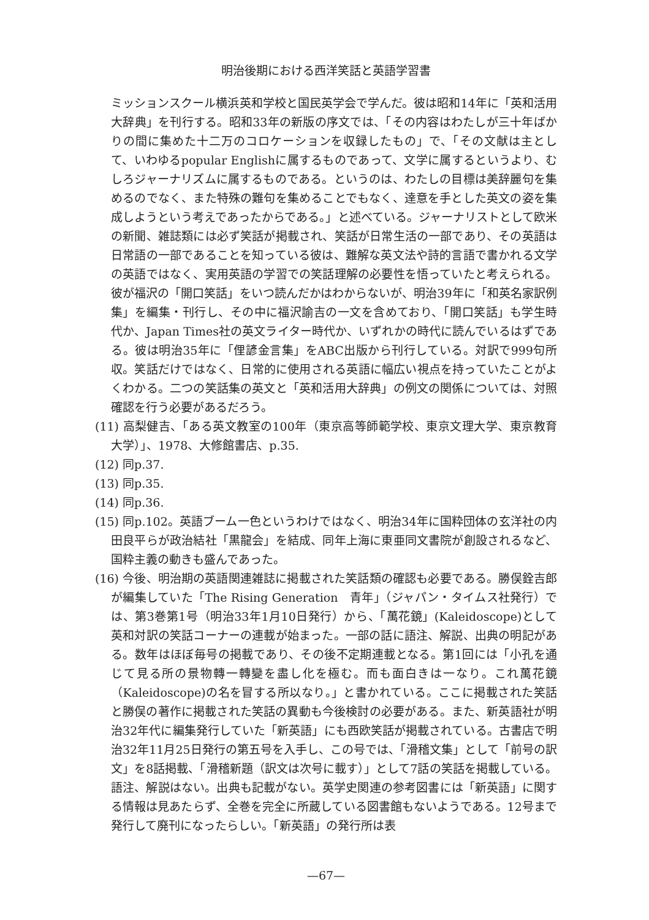明治後期における西洋笑話と英語学習書
ミッションスクール横浜英和学校と国民英学会で学んだ。彼は昭和14年に「英和活用大辞典」を刊行する。昭和33年の新版の序文では、「その内容はわたしが三十年ばかりの間に集めた十二万のコロケーションを収録したもの」で、「その文献は主として、いわゆるpopular Englishに属するものであって、文学に属するというより、むしろジャーナリズムに属するものである。というのは、わたしの目標は美辞麗句を集めるのでなく、また特殊の難句を集めることでもなく、達意を手とした英文の姿を集成しようという考えであったからである。」と述べている。ジャーナリストとして欧米の新聞、雑誌類には必ず笑話が掲載され、笑話が日常生活の一部であり、その英語は日常語の一部であることを知っている彼は、難解な英文法や詩的言語で書かれる文学の英語ではなく、実用英語の学習での笑話理解の必要性を悟っていたと考えられる。彼が福沢の「開口笑話」をいつ読んだかはわからないが、明治39年に「和英名家訳例集」を編集・刊行し、その中に福沢諭吉の一文を含めており、「開口笑話」も学生時代か、Japan Times社の英文ライター時代か、いずれかの時代に読んでいるはずである。彼は明治35年に「俚諺金言集」をABC出版から刊行している。対訳で999句所収。笑話だけではなく、日常的に使用される英語に幅広い視点を持っていたことがよくわかる。二つの笑話集の英文と「英和活用大辞典」の例文の関係については、対照確認を行う必要があるだろう。
(11) 高梨健吉、「ある英文教室の100年（東京高等師範学校、東京文理大学、東京教育大学）」、1978、大修館書店、p.35.
(12) 同p.37.
(13) 同p.35.
(14) 同p.36.
(15) 同p.102。英語ブーム一色というわけではなく、明治34年に国粋団体の玄洋社の内田良平らが政治結社「黒龍会」を結成、同年上海に東亜同文書院が創設されるなど、国粋主義の動きも盛んであった。
(16) 今後、明治期の英語関連雑誌に掲載された笑話類の確認も必要である。勝俣銓吉郎が編集していた「The Rising Generation　青年」（ジャパン・タイムス社発行）では、第3巻第1号（明治33年1月10日発行）から、「萬花鏡」(Kaleidoscope)として英和対訳の笑話コーナーの連載が始まった。一部の話に語注、解説、出典の明記がある。数年はほぼ毎号の掲載であり、その後不定期連載となる。第1回には「小孔を通じて見る所の景物轉一轉變を盡し化を極む。而も面白きは一なり。これ萬花鏡（Kaleidoscope)の名を冒する所以なり。」と書かれている。ここに掲載された笑話と勝俣の著作に掲載された笑話の異動も今後検討の必要がある。また、新英語社が明治32年代に編集発行していた「新英語」にも西欧笑話が掲載されている。古書店で明治32年11月25日発行の第五号を入手し、この号では、「滑稽文集」として「前号の訳文」を8話掲載、「滑稽新題（訳文は次号に載す）」として7話の笑話を掲載している。語注、解説はない。出典も記載がない。英学史関連の参考図書には「新英語」に関する情報は見あたらず、全巻を完全に所蔵している図書館もないようである。12号まで発行して廃刊になったらしい。「新英語」の発行所は表
—67—